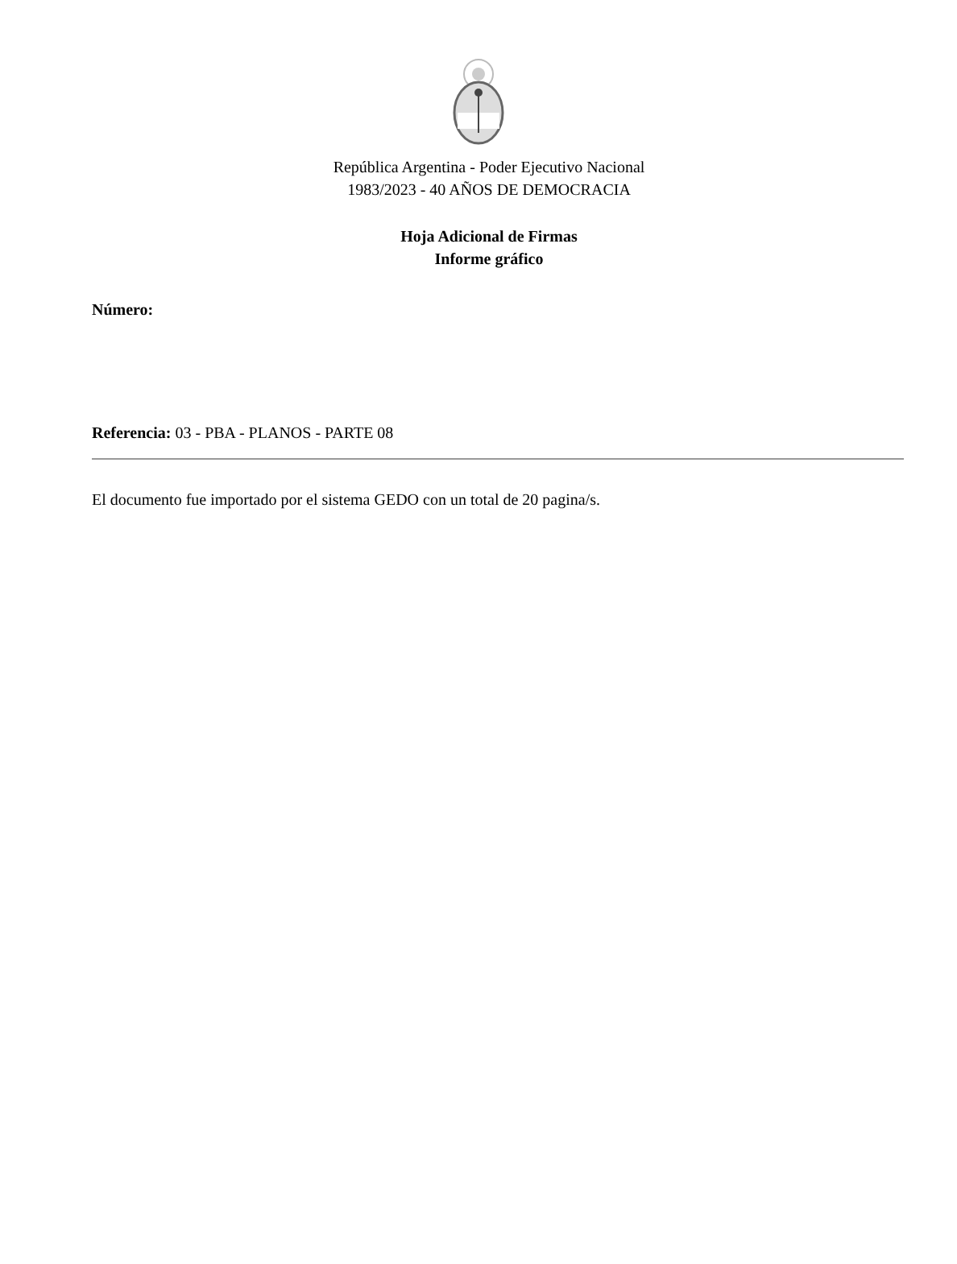República Argentina - Poder Ejecutivo Nacional
1983/2023 - 40 AÑOS DE DEMOCRACIA
Hoja Adicional de Firmas
Informe gráfico
Número:
Referencia: 03 - PBA - PLANOS - PARTE 08
El documento fue importado por el sistema GEDO con un total de 20 pagina/s.